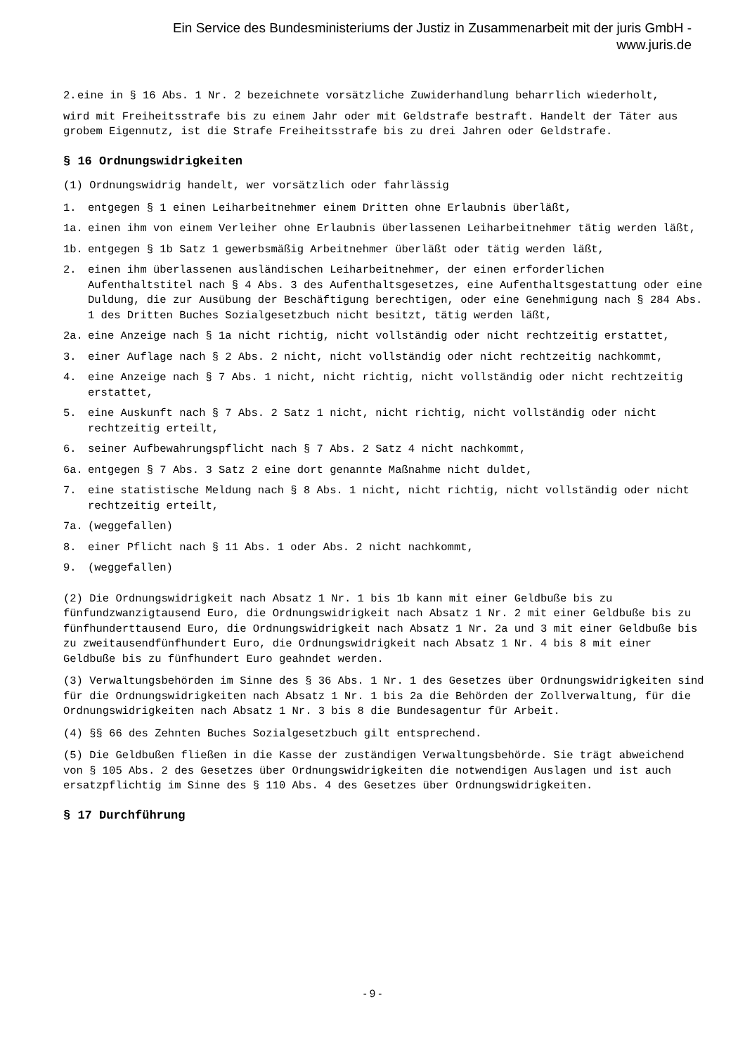Ein Service des Bundesministeriums der Justiz in Zusammenarbeit mit der juris GmbH -
www.juris.de
2. eine in § 16 Abs. 1 Nr. 2 bezeichnete vorsätzliche Zuwiderhandlung beharrlich wiederholt,
wird mit Freiheitsstrafe bis zu einem Jahr oder mit Geldstrafe bestraft. Handelt der Täter aus grobem Eigennutz, ist die Strafe Freiheitsstrafe bis zu drei Jahren oder Geldstrafe.
§ 16 Ordnungswidrigkeiten
(1) Ordnungswidrig handelt, wer vorsätzlich oder fahrlässig
1. entgegen § 1 einen Leiharbeitnehmer einem Dritten ohne Erlaubnis überläßt,
1a. einen ihm von einem Verleiher ohne Erlaubnis überlassenen Leiharbeitnehmer tätig werden läßt,
1b. entgegen § 1b Satz 1 gewerbsmäßig Arbeitnehmer überläßt oder tätig werden läßt,
2. einen ihm überlassenen ausländischen Leiharbeitnehmer, der einen erforderlichen Aufenthaltstitel nach § 4 Abs. 3 des Aufenthaltsgesetzes, eine Aufenthaltsgestattung oder eine Duldung, die zur Ausübung der Beschäftigung berechtigen, oder eine Genehmigung nach § 284 Abs. 1 des Dritten Buches Sozialgesetzbuch nicht besitzt, tätig werden läßt,
2a. eine Anzeige nach § 1a nicht richtig, nicht vollständig oder nicht rechtzeitig erstattet,
3. einer Auflage nach § 2 Abs. 2 nicht, nicht vollständig oder nicht rechtzeitig nachkommt,
4. eine Anzeige nach § 7 Abs. 1 nicht, nicht richtig, nicht vollständig oder nicht rechtzeitig erstattet,
5. eine Auskunft nach § 7 Abs. 2 Satz 1 nicht, nicht richtig, nicht vollständig oder nicht rechtzeitig erteilt,
6. seiner Aufbewahrungspflicht nach § 7 Abs. 2 Satz 4 nicht nachkommt,
6a. entgegen § 7 Abs. 3 Satz 2 eine dort genannte Maßnahme nicht duldet,
7. eine statistische Meldung nach § 8 Abs. 1 nicht, nicht richtig, nicht vollständig oder nicht rechtzeitig erteilt,
7a. (weggefallen)
8. einer Pflicht nach § 11 Abs. 1 oder Abs. 2 nicht nachkommt,
9. (weggefallen)
(2) Die Ordnungswidrigkeit nach Absatz 1 Nr. 1 bis 1b kann mit einer Geldbuße bis zu fünfundzwanzigtausend Euro, die Ordnungswidrigkeit nach Absatz 1 Nr. 2 mit einer Geldbuße bis zu fünfhunderttausend Euro, die Ordnungswidrigkeit nach Absatz 1 Nr. 2a und 3 mit einer Geldbuße bis zu zweitausendfünfhundert Euro, die Ordnungswidrigkeit nach Absatz 1 Nr. 4 bis 8 mit einer Geldbuße bis zu fünfhundert Euro geahndet werden.
(3) Verwaltungsbehörden im Sinne des § 36 Abs. 1 Nr. 1 des Gesetzes über Ordnungswidrigkeiten sind für die Ordnungswidrigkeiten nach Absatz 1 Nr. 1 bis 2a die Behörden der Zollverwaltung, für die Ordnungswidrigkeiten nach Absatz 1 Nr. 3 bis 8 die Bundesagentur für Arbeit.
(4) §§ 66 des Zehnten Buches Sozialgesetzbuch gilt entsprechend.
(5) Die Geldbußen fließen in die Kasse der zuständigen Verwaltungsbehörde. Sie trägt abweichend von § 105 Abs. 2 des Gesetzes über Ordnungswidrigkeiten die notwendigen Auslagen und ist auch ersatzpflichtig im Sinne des § 110 Abs. 4 des Gesetzes über Ordnungswidrigkeiten.
§ 17 Durchführung
- 9 -